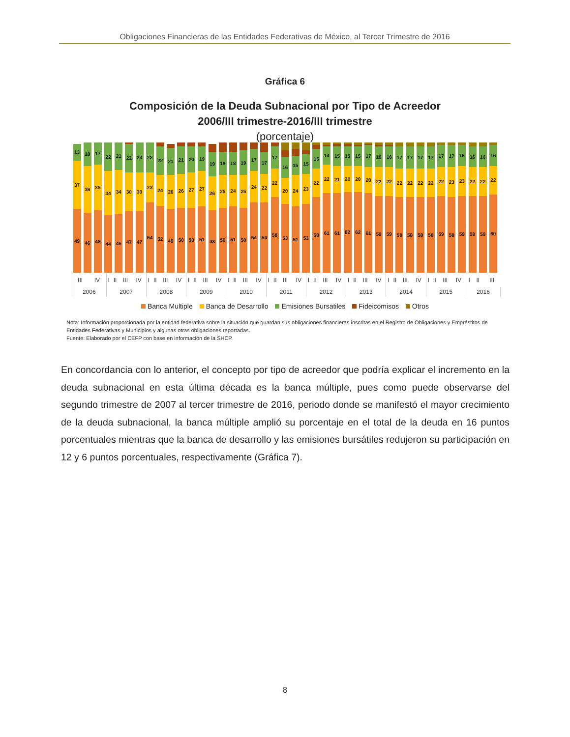Obligaciones Financieras de las Entidades Federativas de México, al Tercer Trimestre de 2016
Gráfica 6
Composición de la Deuda Subnacional por Tipo de Acreedor
2006/III trimestre-2016/III trimestre
(porcentaje)
13
37
49
18
36
46
17
35
48
22
34
44
21
34
45
22
30
47
23
30
47
23
23
54
22
24
52
21
26
49
21
26
50
20
27
50
19
27
51
19
26
48
18
25
50
18
24
51
19
25
50
17
24
54
17
22
54
17
22
58
16
20
53
15
24
51
15
23
53
15
22
58
14
22
61
15
21
61
15
20
62
15
20
62
17
20
61
16
22
59
16
22
59
17
22
58
17
22
58
17
22
58
17
22
58
17
22
59
17
23
58
16
23
59
16
22
59
16
22
59
16
22
60
| III | IV | I | II | III | IV | I | II | III | IV | I | II | III | IV | I | II | III | IV | I | II | III | IV | I | II | III | IV | I | II | III | IV | I | II | III | IV | I | II | III | IV | I | II | III |
| 2006 | | 2007 | | | | 2008 | | | | 2009 | | | | 2010 | | | | 2011 | | | | 2012 | | | | 2013 | | | | 2014 | | | | 2015 | | | | 2016 | | |
Banca Multiple Banca de Desarrollo Emisiones Bursatiles Fideicomisos Otros
Nota: Información proporcionada por la entidad federativa sobre la situación que guardan sus obligaciones financieras inscritas en el Registro de Obligaciones y Empréstitos de Entidades Federativas y Municipios y algunas otras obligaciones reportadas.
Fuente: Elaborado por el CEFP con base en información de la SHCP.
En concordancia con lo anterior, el concepto por tipo de acreedor que podría explicar el incremento en la deuda subnacional en esta última década es la banca múltiple, pues como puede observarse del segundo trimestre de 2007 al tercer trimestre de 2016, periodo donde se manifestó el mayor crecimiento de la deuda subnacional, la banca múltiple amplió su porcentaje en el total de la deuda en 16 puntos porcentuales mientras que la banca de desarrollo y las emisiones bursátiles redujeron su participación en 12 y 6 puntos porcentuales, respectivamente (Gráfica 7).
8